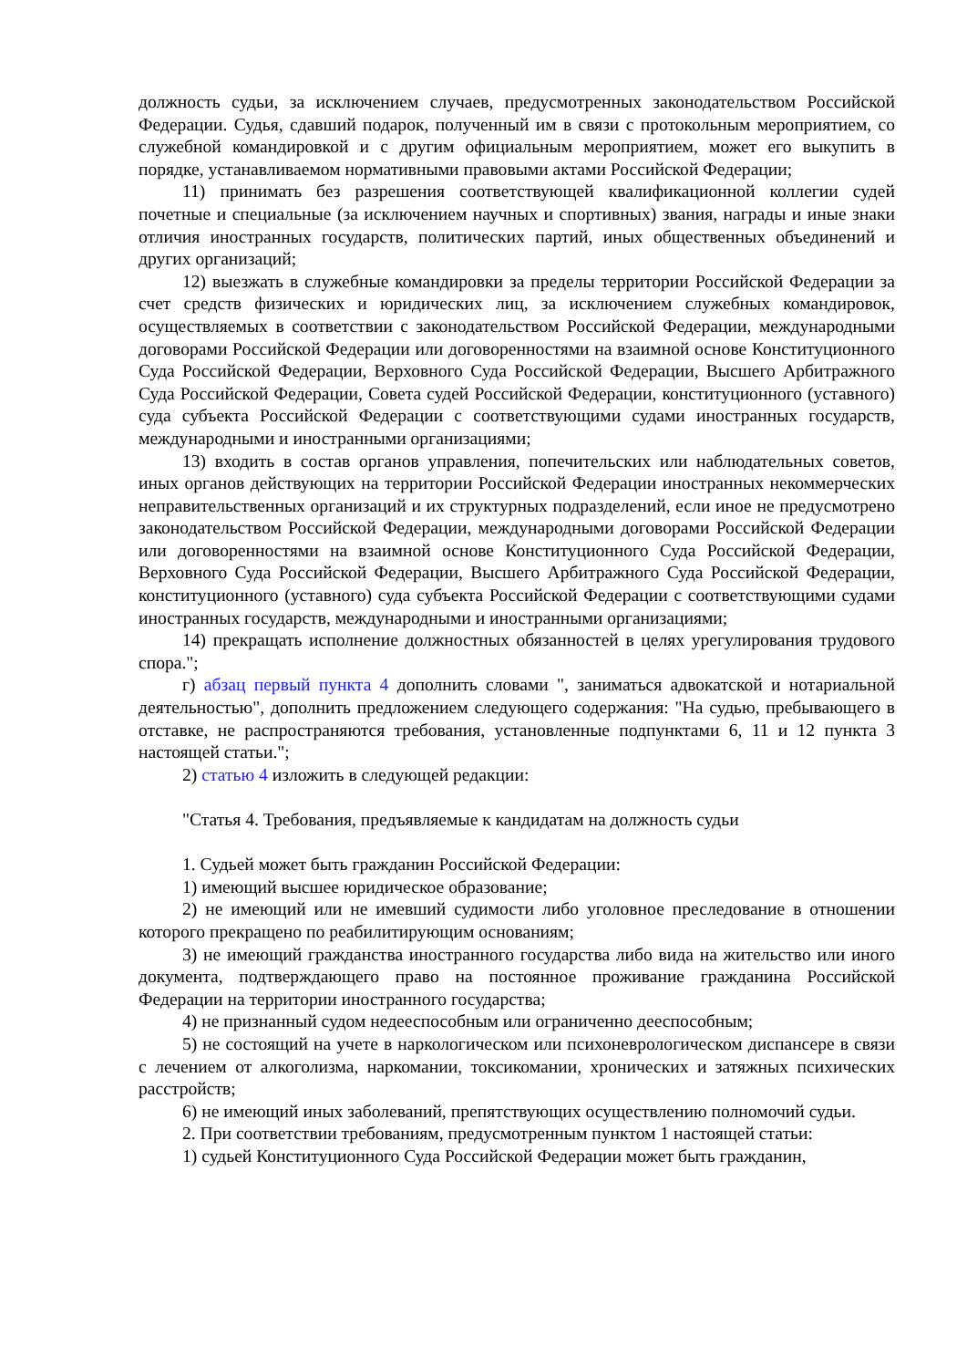должность судьи, за исключением случаев, предусмотренных законодательством Российской Федерации. Судья, сдавший подарок, полученный им в связи с протокольным мероприятием, со служебной командировкой и с другим официальным мероприятием, может его выкупить в порядке, устанавливаемом нормативными правовыми актами Российской Федерации;
11) принимать без разрешения соответствующей квалификационной коллегии судей почетные и специальные (за исключением научных и спортивных) звания, награды и иные знаки отличия иностранных государств, политических партий, иных общественных объединений и других организаций;
12) выезжать в служебные командировки за пределы территории Российской Федерации за счет средств физических и юридических лиц, за исключением служебных командировок, осуществляемых в соответствии с законодательством Российской Федерации, международными договорами Российской Федерации или договоренностями на взаимной основе Конституционного Суда Российской Федерации, Верховного Суда Российской Федерации, Высшего Арбитражного Суда Российской Федерации, Совета судей Российской Федерации, конституционного (уставного) суда субъекта Российской Федерации с соответствующими судами иностранных государств, международными и иностранными организациями;
13) входить в состав органов управления, попечительских или наблюдательных советов, иных органов действующих на территории Российской Федерации иностранных некоммерческих неправительственных организаций и их структурных подразделений, если иное не предусмотрено законодательством Российской Федерации, международными договорами Российской Федерации или договоренностями на взаимной основе Конституционного Суда Российской Федерации, Верховного Суда Российской Федерации, Высшего Арбитражного Суда Российской Федерации, конституционного (уставного) суда субъекта Российской Федерации с соответствующими судами иностранных государств, международными и иностранными организациями;
14) прекращать исполнение должностных обязанностей в целях урегулирования трудового спора.";
г) абзац первый пункта 4 дополнить словами ", заниматься адвокатской и нотариальной деятельностью", дополнить предложением следующего содержания: "На судью, пребывающего в отставке, не распространяются требования, установленные подпунктами 6, 11 и 12 пункта 3 настоящей статьи.";
2) статью 4 изложить в следующей редакции:
"Статья 4. Требования, предъявляемые к кандидатам на должность судьи
1. Судьей может быть гражданин Российской Федерации:
1) имеющий высшее юридическое образование;
2) не имеющий или не имевший судимости либо уголовное преследование в отношении которого прекращено по реабилитирующим основаниям;
3) не имеющий гражданства иностранного государства либо вида на жительство или иного документа, подтверждающего право на постоянное проживание гражданина Российской Федерации на территории иностранного государства;
4) не признанный судом недееспособным или ограниченно дееспособным;
5) не состоящий на учете в наркологическом или психоневрологическом диспансере в связи с лечением от алкоголизма, наркомании, токсикомании, хронических и затяжных психических расстройств;
6) не имеющий иных заболеваний, препятствующих осуществлению полномочий судьи.
2. При соответствии требованиям, предусмотренным пунктом 1 настоящей статьи:
1) судьей Конституционного Суда Российской Федерации может быть гражданин,